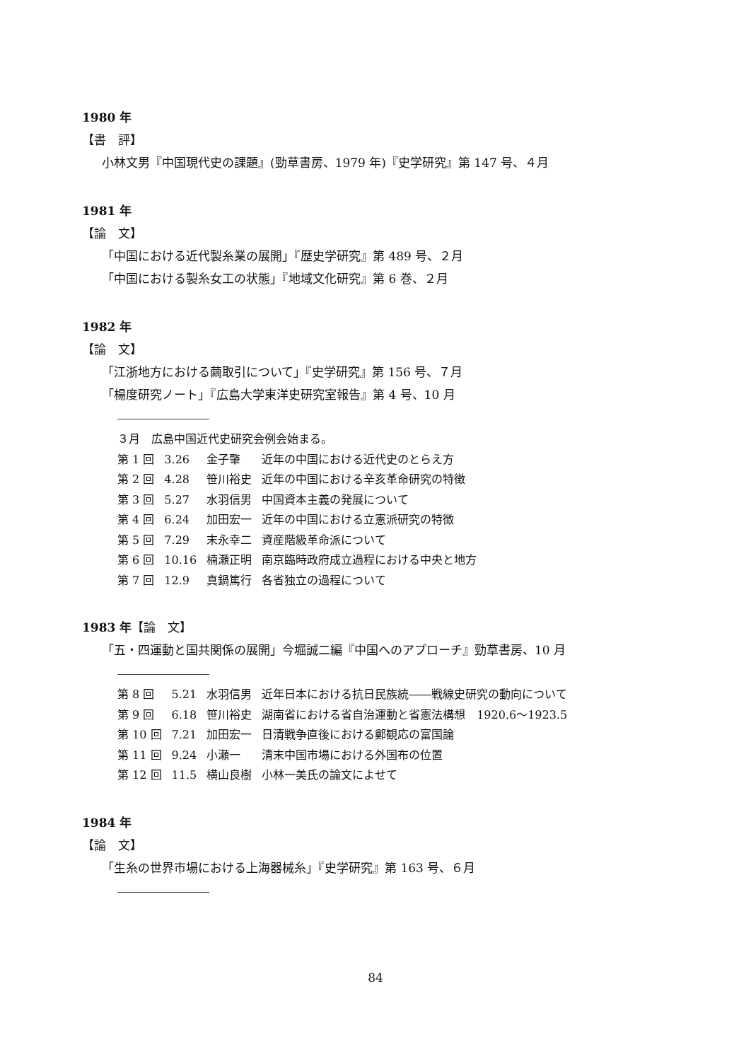1980 年
【書　評】
小林文男『中国現代史の課題』(勁草書房、1979 年)『史学研究』第 147 号、４月
1981 年
【論　文】
「中国における近代製糸業の展開」『歴史学研究』第 489 号、２月
「中国における製糸女工の状態」『地域文化研究』第 6 巻、２月
1982 年
【論　文】
「江浙地方における繭取引について」『史学研究』第 156 号、７月
「楊度研究ノート」『広島大学東洋史研究室報告』第 4 号、10 月
| ３月 広島中国近代史研究会例会始まる。 | | | |
| 第 1 回 | 3.26 | 金子肇 | 近年の中国における近代史のとらえ方 |
| 第 2 回 | 4.28 | 笹川裕史 | 近年の中国における辛亥革命研究の特徴 |
| 第 3 回 | 5.27 | 水羽信男 | 中国資本主義の発展について |
| 第 4 回 | 6.24 | 加田宏一 | 近年の中国における立憲派研究の特徴 |
| 第 5 回 | 7.29 | 末永幸二 | 資産階級革命派について |
| 第 6 回 | 10.16 | 楠瀬正明 | 南京臨時政府成立過程における中央と地方 |
| 第 7 回 | 12.9 | 真鍋篤行 | 各省独立の過程について |
1983 年【論　文】
「五・四運動と国共関係の展開」今堀誠二編『中国へのアプローチ』勁草書房、10 月
| 第 8 回 | 5.21 | 水羽信男 | 近年日本における抗日民族統――戦線史研究の動向について |
| 第 9 回 | 6.18 | 笹川裕史 | 湖南省における省自治運動と省憲法構想 1920.6～1923.5 |
| 第 10 回 | 7.21 | 加田宏一 | 日清戦争直後における鄭観応の富国論 |
| 第 11 回 | 9.24 | 小瀬一 | 清末中国市場における外国布の位置 |
| 第 12 回 | 11.5 | 横山良樹 | 小林一美氏の論文によせて |
1984 年
【論　文】
「生糸の世界市場における上海器械糸」『史学研究』第 163 号、６月
84